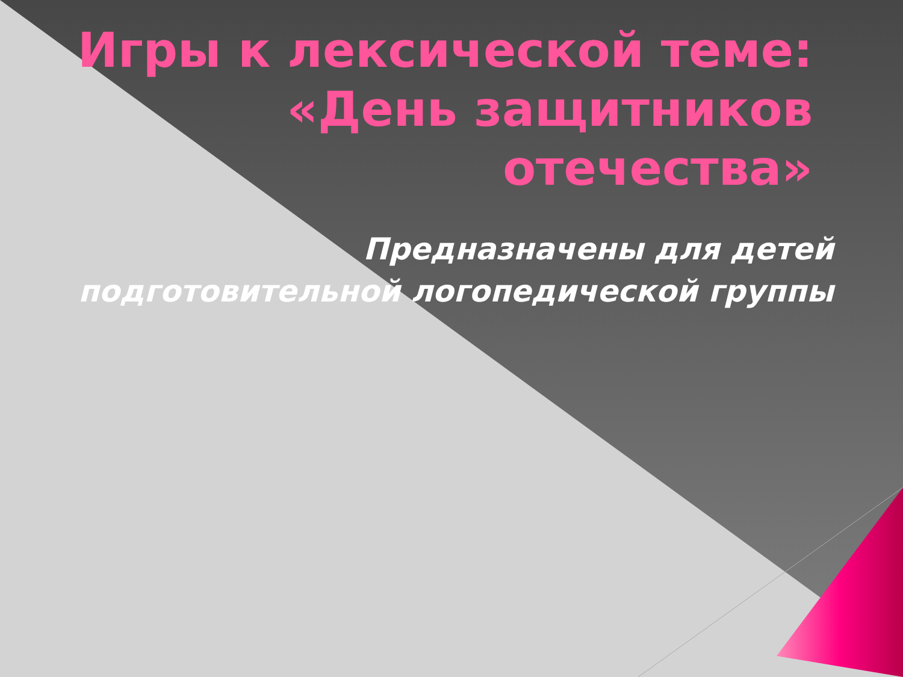Игры к лексической теме:
«День защитников
отечества»
Предназначены для детей
подготовительной логопедической группы